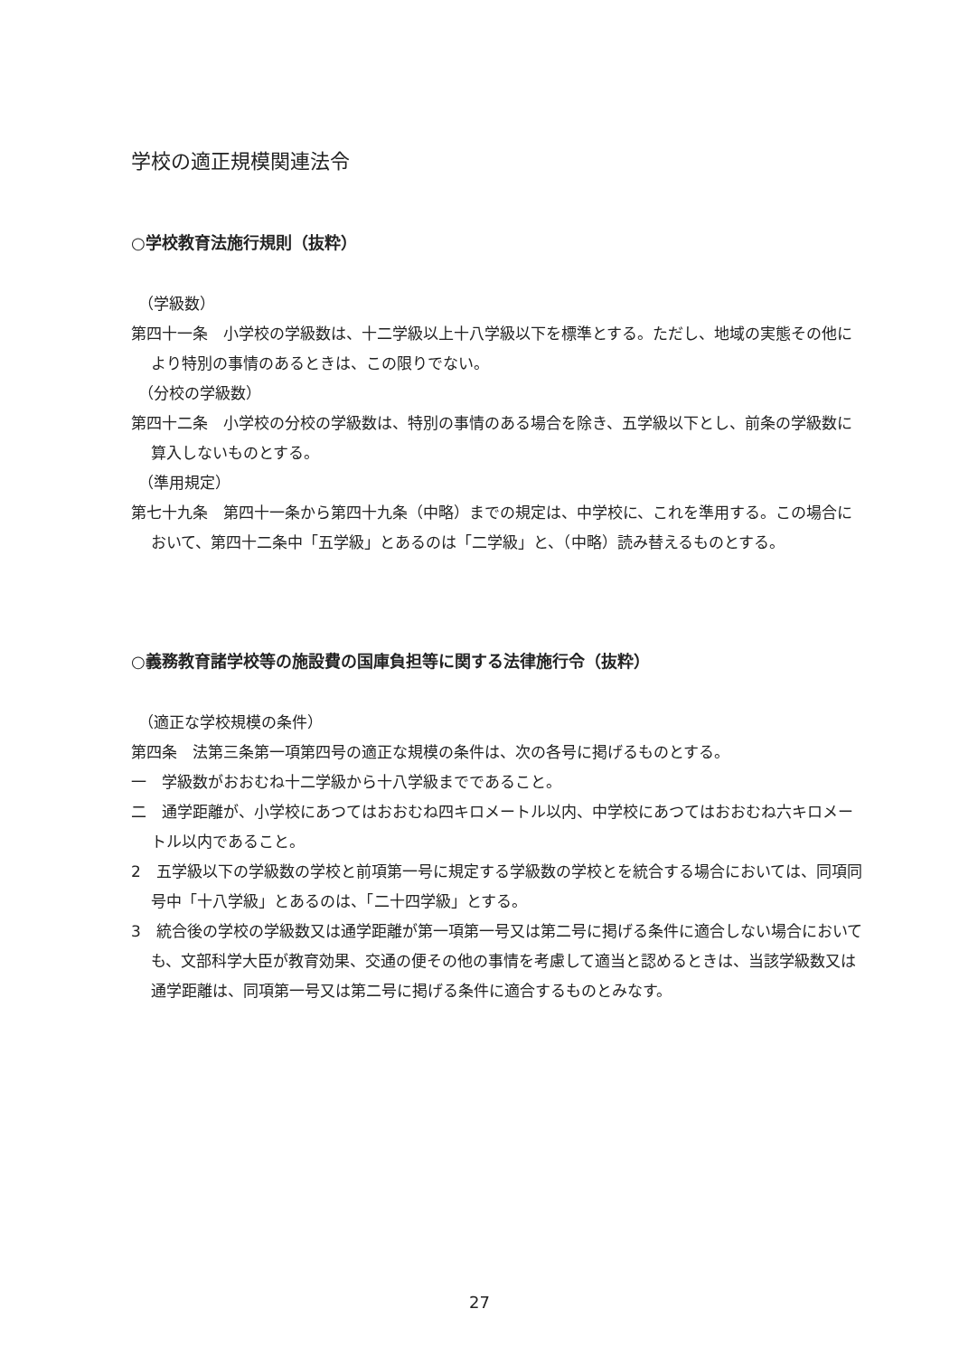学校の適正規模関連法令
○学校教育法施行規則（抜粋）
（学級数）
第四十一条　小学校の学級数は、十二学級以上十八学級以下を標準とする。ただし、地域の実態その他により特別の事情のあるときは、この限りでない。
（分校の学級数）
第四十二条　小学校の分校の学級数は、特別の事情のある場合を除き、五学級以下とし、前条の学級数に算入しないものとする。
（準用規定）
第七十九条　第四十一条から第四十九条（中略）までの規定は、中学校に、これを準用する。この場合において、第四十二条中「五学級」とあるのは「二学級」と、（中略）読み替えるものとする。
○義務教育諸学校等の施設費の国庫負担等に関する法律施行令（抜粋）
（適正な学校規模の条件）
第四条　法第三条第一項第四号の適正な規模の条件は、次の各号に掲げるものとする。
一　学級数がおおむね十二学級から十八学級までであること。
二　通学距離が、小学校にあつてはおおむね四キロメートル以内、中学校にあつてはおおむね六キロメートル以内であること。
2　五学級以下の学級数の学校と前項第一号に規定する学級数の学校とを統合する場合においては、同項同号中「十八学級」とあるのは、「二十四学級」とする。
3　統合後の学校の学級数又は通学距離が第一項第一号又は第二号に掲げる条件に適合しない場合においても、文部科学大臣が教育効果、交通の便その他の事情を考慮して適当と認めるときは、当該学級数又は通学距離は、同項第一号又は第二号に掲げる条件に適合するものとみなす。
27